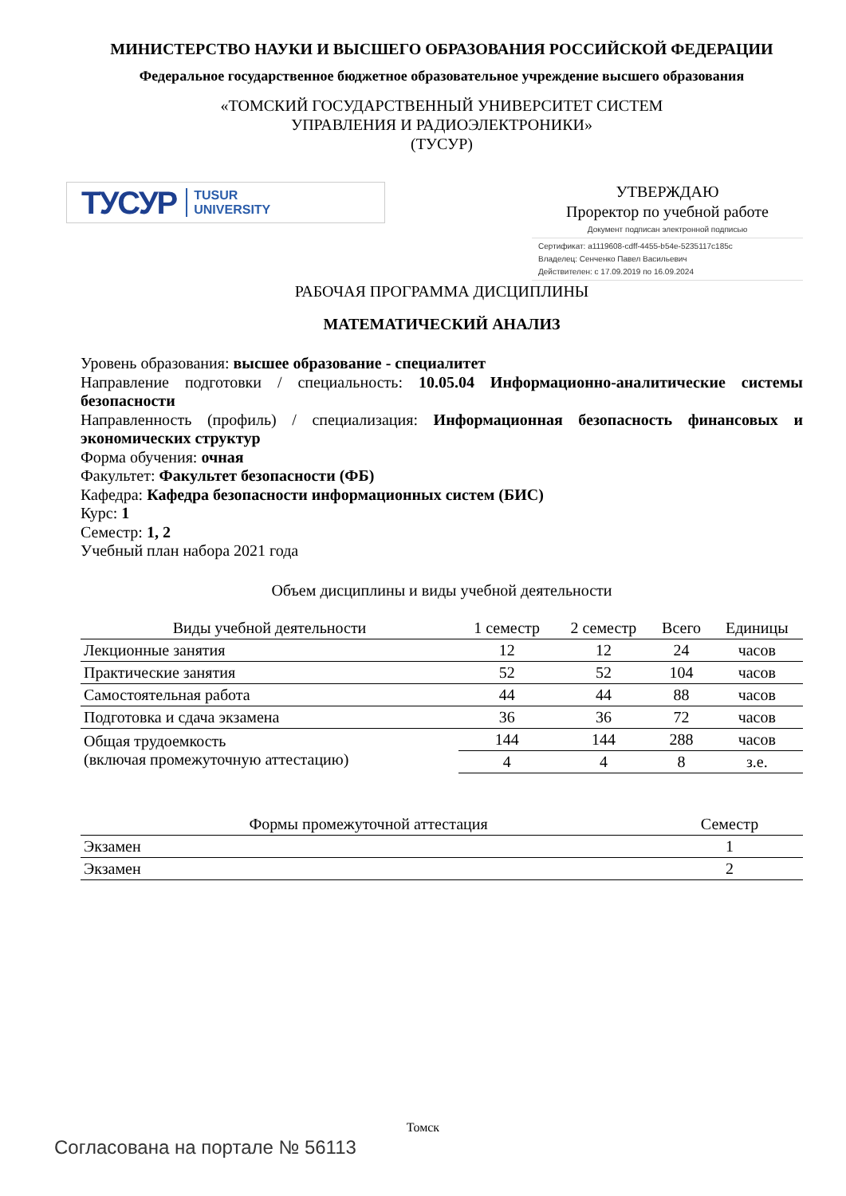МИНИСТЕРСТВО НАУКИ И ВЫСШЕГО ОБРАЗОВАНИЯ РОССИЙСКОЙ ФЕДЕРАЦИИ
Федеральное государственное бюджетное образовательное учреждение высшего образования
«ТОМСКИЙ ГОСУДАРСТВЕННЫЙ УНИВЕРСИТЕТ СИСТЕМ
УПРАВЛЕНИЯ И РАДИОЭЛЕКТРОНИКИ»
(ТУСУР)
ТУСУР TUSUR
UNIVERSITY
УТВЕРЖДАЮ
Проректор по учебной работе
Документ подписан электронной подписью
Сертификат: a1119608-cdff-4455-b54e-5235117c185c
Владелец: Сенченко Павел Васильевич
Действителен: с 17.09.2019 по 16.09.2024
РАБОЧАЯ ПРОГРАММА ДИСЦИПЛИНЫ
МАТЕМАТИЧЕСКИЙ АНАЛИЗ
Уровень образования: высшее образование - специалитет
Направление подготовки / специальность: 10.05.04 Информационно-аналитические системы безопасности
Направленность (профиль) / специализация: Информационная безопасность финансовых и экономических структур
Форма обучения: очная
Факультет: Факультет безопасности (ФБ)
Кафедра: Кафедра безопасности информационных систем (БИС)
Курс: 1
Семестр: 1, 2
Учебный план набора 2021 года
Объем дисциплины и виды учебной деятельности
| Виды учебной деятельности | 1 семестр | 2 семестр | Всего | Единицы |
| --- | --- | --- | --- | --- |
| Лекционные занятия | 12 | 12 | 24 | часов |
| Практические занятия | 52 | 52 | 104 | часов |
| Самостоятельная работа | 44 | 44 | 88 | часов |
| Подготовка и сдача экзамена | 36 | 36 | 72 | часов |
| Общая трудоемкость (включая промежуточную аттестацию) | 144 | 144 | 288 | часов |
| | 4 | 4 | 8 | з.е. |
| Формы промежуточной аттестация | Семестр |
| --- | --- |
| Экзамен | 1 |
| Экзамен | 2 |
Томск
Согласована на портале № 56113